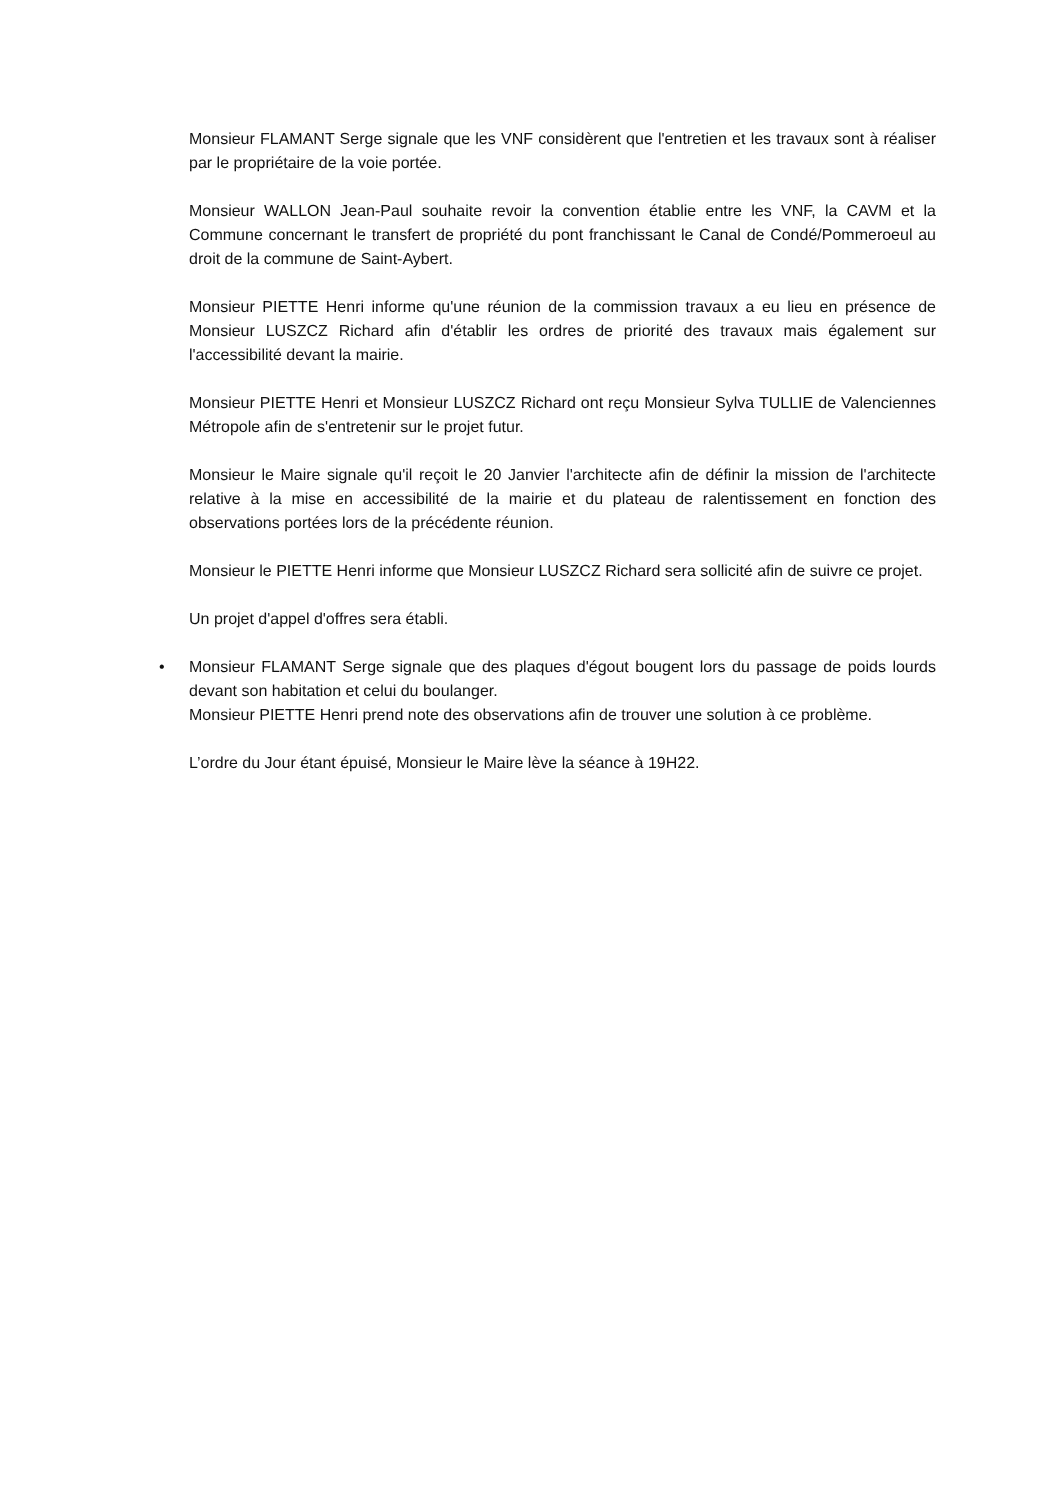Monsieur FLAMANT Serge signale que les VNF considèrent que l'entretien et les travaux sont à réaliser par le propriétaire de la voie portée.
Monsieur WALLON Jean-Paul souhaite revoir la convention établie entre les VNF, la CAVM et la Commune concernant le transfert de propriété du pont franchissant le Canal de Condé/Pommeroeul au droit de la commune de Saint-Aybert.
Monsieur PIETTE Henri informe qu'une réunion de la commission travaux a eu lieu en présence de Monsieur LUSZCZ Richard afin d'établir les ordres de priorité des travaux mais également sur l'accessibilité devant la mairie.
Monsieur PIETTE Henri et Monsieur LUSZCZ Richard ont reçu Monsieur Sylva TULLIE de Valenciennes Métropole afin de s'entretenir sur le projet futur.
Monsieur le Maire signale qu'il reçoit le 20 Janvier l'architecte afin de définir la mission de l'architecte relative à la mise en accessibilité de la mairie et du plateau de ralentissement en fonction des observations portées lors de la précédente réunion.
Monsieur le PIETTE Henri informe que Monsieur LUSZCZ Richard sera sollicité afin de suivre ce projet.
Un projet d'appel d'offres sera établi.
• Monsieur FLAMANT Serge signale que des plaques d'égout bougent lors du passage de poids lourds devant son habitation et celui du boulanger.
Monsieur PIETTE Henri prend note des observations afin de trouver une solution à ce problème.
L’ordre du Jour étant épuisé, Monsieur le Maire lève la séance à 19H22.